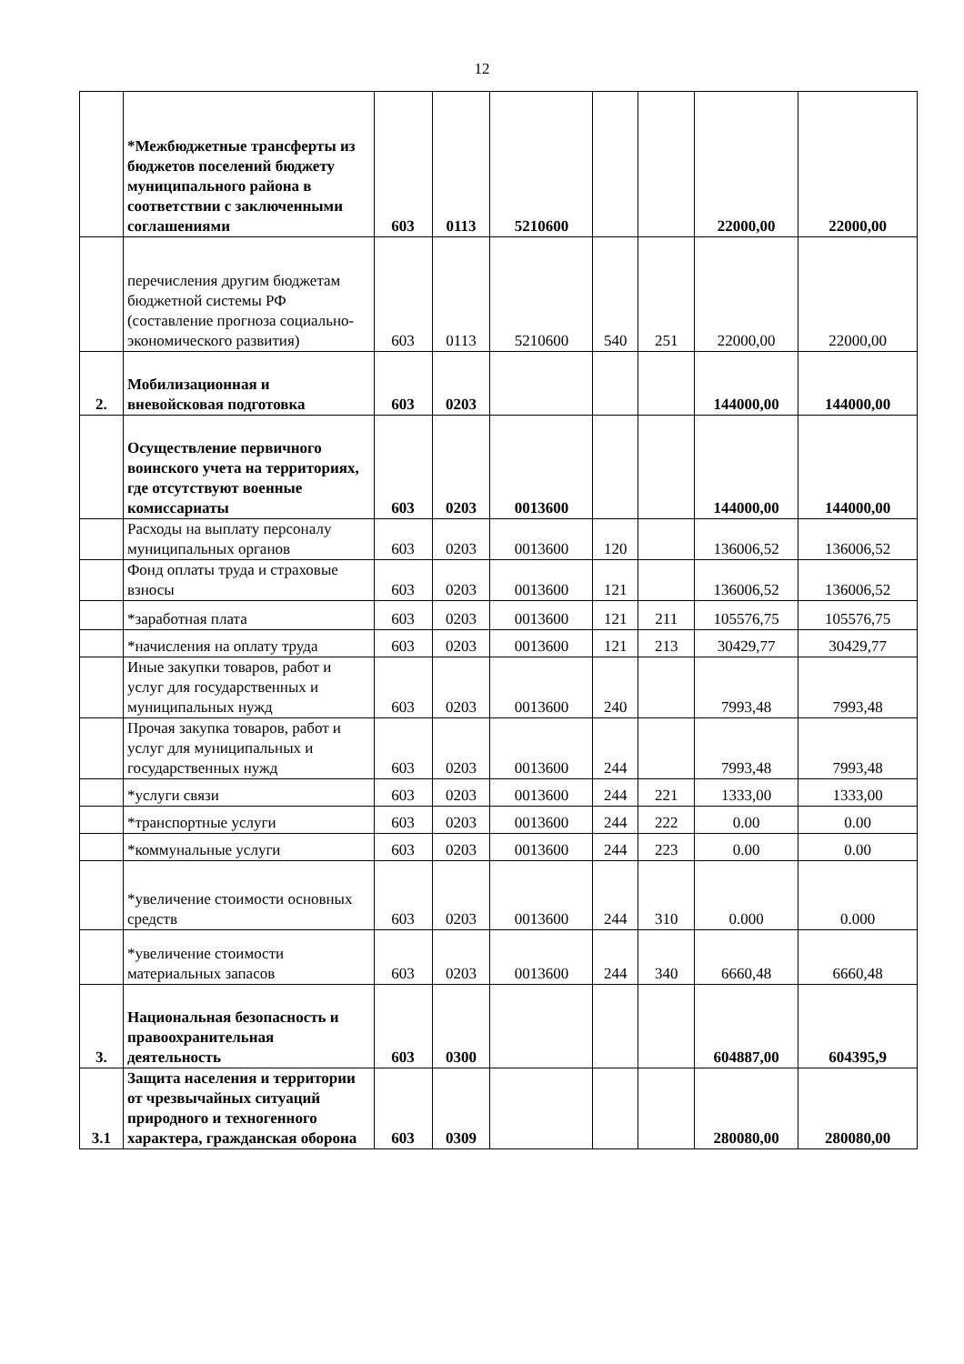12
| | *Межбюджетные трансферты из бюджетов поселений бюджету муниципального района в соответствии с заключенными соглашениями | 603 | 0113 | 5210600 | | | 22000,00 | 22000,00 |
| | перечисления другим бюджетам бюджетной системы РФ (составление прогноза социально-экономического развития) | 603 | 0113 | 5210600 | 540 | 251 | 22000,00 | 22000,00 |
| 2. | Мобилизационная и вневойсковая подготовка | 603 | 0203 | | | | 144000,00 | 144000,00 |
| | Осуществление первичного воинского учета на территориях, где отсутствуют военные комиссариаты | 603 | 0203 | 0013600 | | | 144000,00 | 144000,00 |
| | Расходы на выплату персоналу муниципальных органов | 603 | 0203 | 0013600 | 120 | | 136006,52 | 136006,52 |
| | Фонд оплаты труда и страховые взносы | 603 | 0203 | 0013600 | 121 | | 136006,52 | 136006,52 |
| | *заработная плата | 603 | 0203 | 0013600 | 121 | 211 | 105576,75 | 105576,75 |
| | *начисления на оплату труда | 603 | 0203 | 0013600 | 121 | 213 | 30429,77 | 30429,77 |
| | Иные закупки товаров, работ и услуг для государственных и муниципальных нужд | 603 | 0203 | 0013600 | 240 | | 7993,48 | 7993,48 |
| | Прочая закупка товаров, работ и услуг для муниципальных и государственных нужд | 603 | 0203 | 0013600 | 244 | | 7993,48 | 7993,48 |
| | *услуги связи | 603 | 0203 | 0013600 | 244 | 221 | 1333,00 | 1333,00 |
| | *транспортные услуги | 603 | 0203 | 0013600 | 244 | 222 | 0.00 | 0.00 |
| | *коммунальные услуги | 603 | 0203 | 0013600 | 244 | 223 | 0.00 | 0.00 |
| | *увеличение стоимости основных средств | 603 | 0203 | 0013600 | 244 | 310 | 0.000 | 0.000 |
| | *увеличение стоимости материальных запасов | 603 | 0203 | 0013600 | 244 | 340 | 6660,48 | 6660,48 |
| 3. | Национальная безопасность и правоохранительная деятельность | 603 | 0300 | | | | 604887,00 | 604395,9 |
| 3.1 | Защита населения и территории от чрезвычайных ситуаций природного и техногенного характера, гражданская оборона | 603 | 0309 | | | | 280080,00 | 280080,00 |